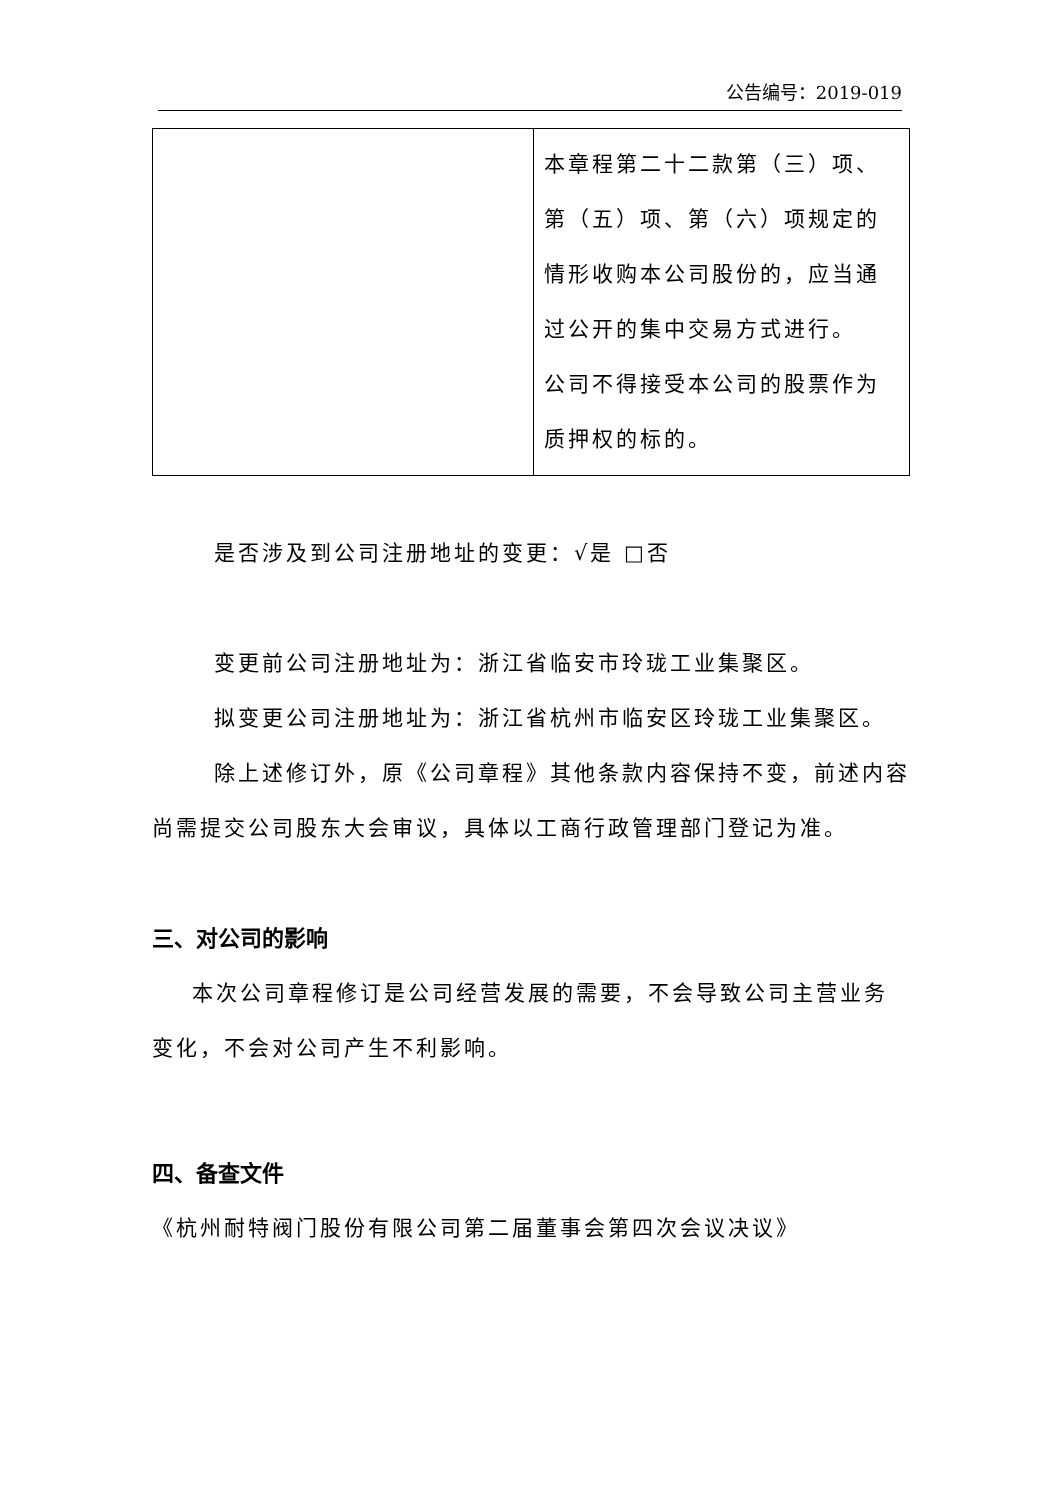公告编号：2019-019
| | 本章程第二十二款第（三）项、第（五）项、第（六）项规定的情形收购本公司股份的，应当通过公开的集中交易方式进行。 公司不得接受本公司的股票作为质押权的标的。 |
是否涉及到公司注册地址的变更：√是 □否
变更前公司注册地址为：浙江省临安市玲珑工业集聚区。
拟变更公司注册地址为：浙江省杭州市临安区玲珑工业集聚区。
除上述修订外，原《公司章程》其他条款内容保持不变，前述内容尚需提交公司股东大会审议，具体以工商行政管理部门登记为准。
三、对公司的影响
本次公司章程修订是公司经营发展的需要，不会导致公司主营业务变化，不会对公司产生不利影响。
四、备查文件
《杭州耐特阀门股份有限公司第二届董事会第四次会议决议》